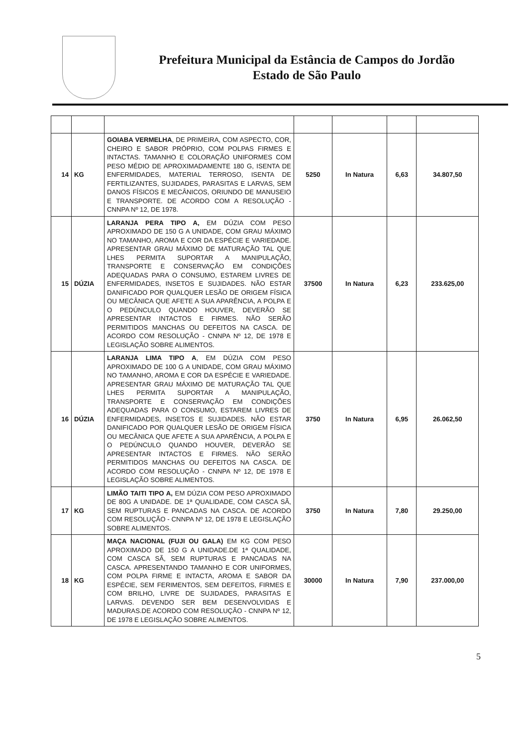Prefeitura Municipal da Estância de Campos do Jordão
Estado de São Paulo
| 14 | KG | GOIABA VERMELHA , DE PRIMEIRA, COM ASPECTO, COR, CHEIRO E SABOR PRÓPRIO, COM POLPAS FIRMES E INTACTAS. TAMANHO E COLORAÇÃO UNIFORMES COM PESO MÉDIO DE APROXIMADAMENTE 180 G, ISENTA DE ENFERMIDADES, MATERIAL TERROSO, ISENTA DE FERTILIZANTES, SUJIDADES, PARASITAS E LARVAS, SEM DANOS FÍSICOS E MECÂNICOS, ORIUNDO DE MANUSEIO E TRANSPORTE. DE ACORDO COM A RESOLUÇÃO - CNNPA Nº 12, DE 1978. | 5250 | In Natura | 6,63 | 34.807,50 |
| 15 | DÚZIA | LARANJA PERA TIPO A, EM DÚZIA COM PESO APROXIMADO DE 150 G A UNIDADE, COM GRAU MÁXIMO NO TAMANHO, AROMA E COR DA ESPÉCIE E VARIEDADE. APRESENTAR GRAU MÁXIMO DE MATURAÇÃO TAL QUE LHES PERMITA SUPORTAR A MANIPULAÇÃO, TRANSPORTE E CONSERVAÇÃO EM CONDIÇÕES ADEQUADAS PARA O CONSUMO, ESTAREM LIVRES DE ENFERMIDADES, INSETOS E SUJIDADES. NÃO ESTAR DANIFICADO POR QUALQUER LESÃO DE ORIGEM FÍSICA OU MECÂNICA QUE AFETE A SUA APARÊNCIA, A POLPA E O PEDÚNCULO QUANDO HOUVER, DEVERÃO SE APRESENTAR INTACTOS E FIRMES. NÃO SERÃO PERMITIDOS MANCHAS OU DEFEITOS NA CASCA. DE ACORDO COM RESOLUÇÃO - CNNPA Nº 12, DE 1978 E LEGISLAÇÃO SOBRE ALIMENTOS. | 37500 | In Natura | 6,23 | 233.625,00 |
| 16 | DÚZIA | LARANJA LIMA TIPO A , EM DÚZIA COM PESO APROXIMADO DE 100 G A UNIDADE, COM GRAU MÁXIMO NO TAMANHO, AROMA E COR DA ESPÉCIE E VARIEDADE. APRESENTAR GRAU MÁXIMO DE MATURAÇÃO TAL QUE LHES PERMITA SUPORTAR A MANIPULAÇÃO, TRANSPORTE E CONSERVAÇÃO EM CONDIÇÕES ADEQUADAS PARA O CONSUMO, ESTAREM LIVRES DE ENFERMIDADES, INSETOS E SUJIDADES. NÃO ESTAR DANIFICADO POR QUALQUER LESÃO DE ORIGEM FÍSICA OU MECÂNICA QUE AFETE A SUA APARÊNCIA, A POLPA E O PEDÚNCULO QUANDO HOUVER, DEVERÃO SE APRESENTAR INTACTOS E FIRMES. NÃO SERÃO PERMITIDOS MANCHAS OU DEFEITOS NA CASCA. DE ACORDO COM RESOLUÇÃO - CNNPA Nº 12, DE 1978 E LEGISLAÇÃO SOBRE ALIMENTOS. | 3750 | In Natura | 6,95 | 26.062,50 |
| 17 | KG | LIMÃO TAITI TIPO A, EM DÚZIA COM PESO APROXIMADO DE 80G A UNIDADE. DE 1ª QUALIDADE, COM CASCA SÃ, SEM RUPTURAS E PANCADAS NA CASCA. DE ACORDO COM RESOLUÇÃO - CNNPA Nº 12, DE 1978 E LEGISLAÇÃO SOBRE ALIMENTOS. | 3750 | In Natura | 7,80 | 29.250,00 |
| 18 | KG | MAÇA NACIONAL (FUJI OU GALA) EM KG COM PESO APROXIMADO DE 150 G A UNIDADE.DE 1ª QUALIDADE, COM CASCA SÃ, SEM RUPTURAS E PANCADAS NA CASCA. APRESENTANDO TAMANHO E COR UNIFORMES, COM POLPA FIRME E INTACTA, AROMA E SABOR DA ESPÉCIE, SEM FERIMENTOS, SEM DEFEITOS, FIRMES E COM BRILHO, LIVRE DE SUJIDADES, PARASITAS E LARVAS. DEVENDO SER BEM DESENVOLVIDAS E MADURAS.DE ACORDO COM RESOLUÇÃO - CNNPA Nº 12, DE 1978 E LEGISLAÇÃO SOBRE ALIMENTOS. | 30000 | In Natura | 7,90 | 237.000,00 |
5